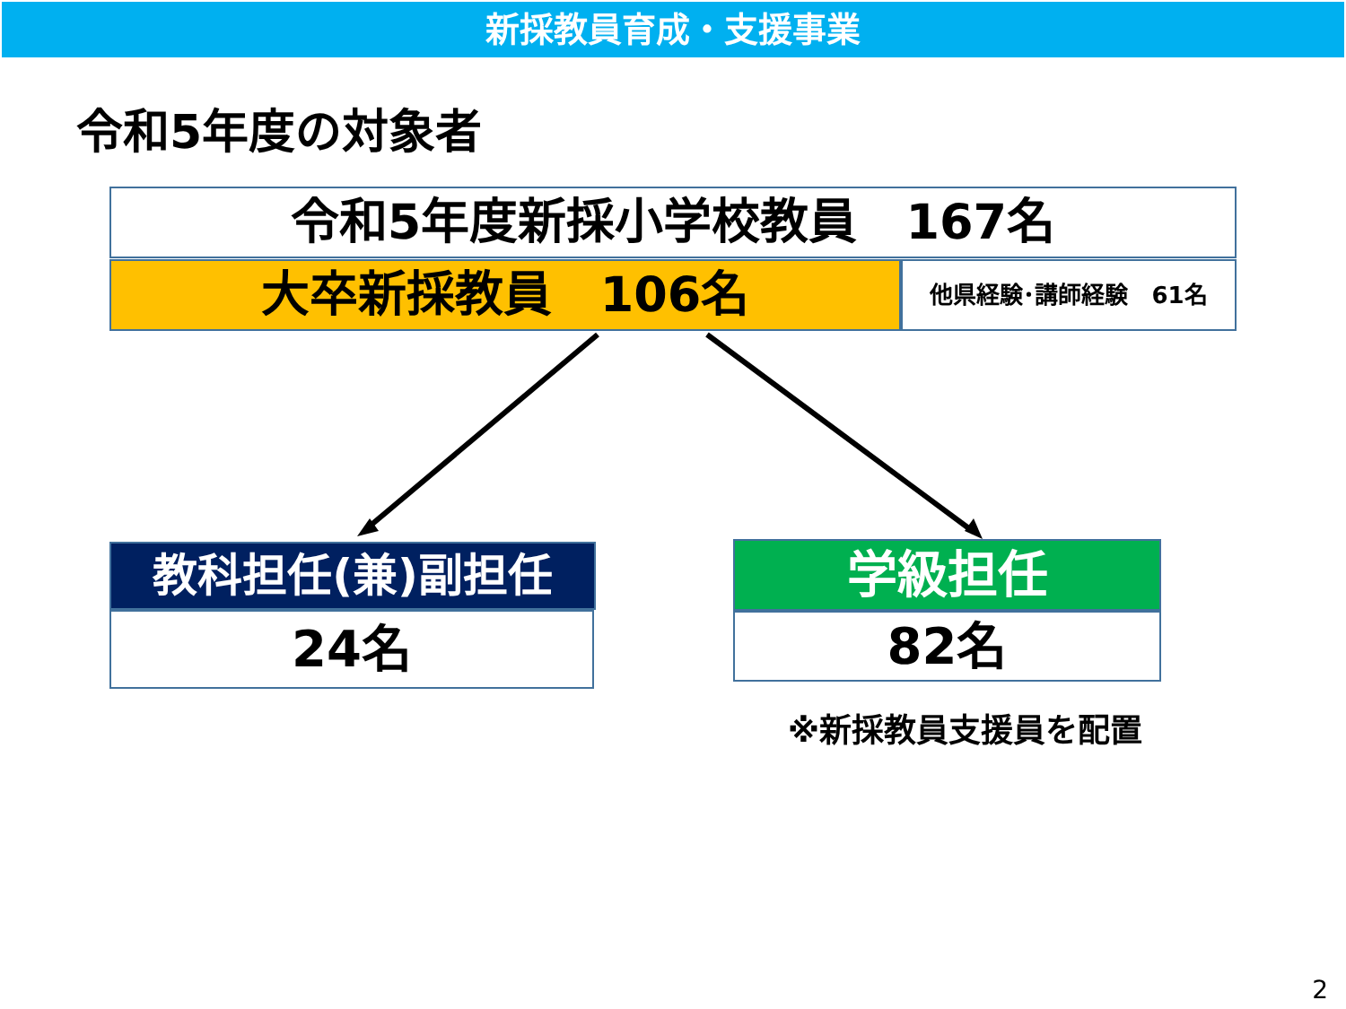新採教員育成・支援事業
令和5年度の対象者
令和5年度新採小学校教員　167名
大卒新採教員　106名 他県経験･講師経験　61名
教科担任(兼)副担任
24名
学級担任
82名
※新採教員支援員を配置
2